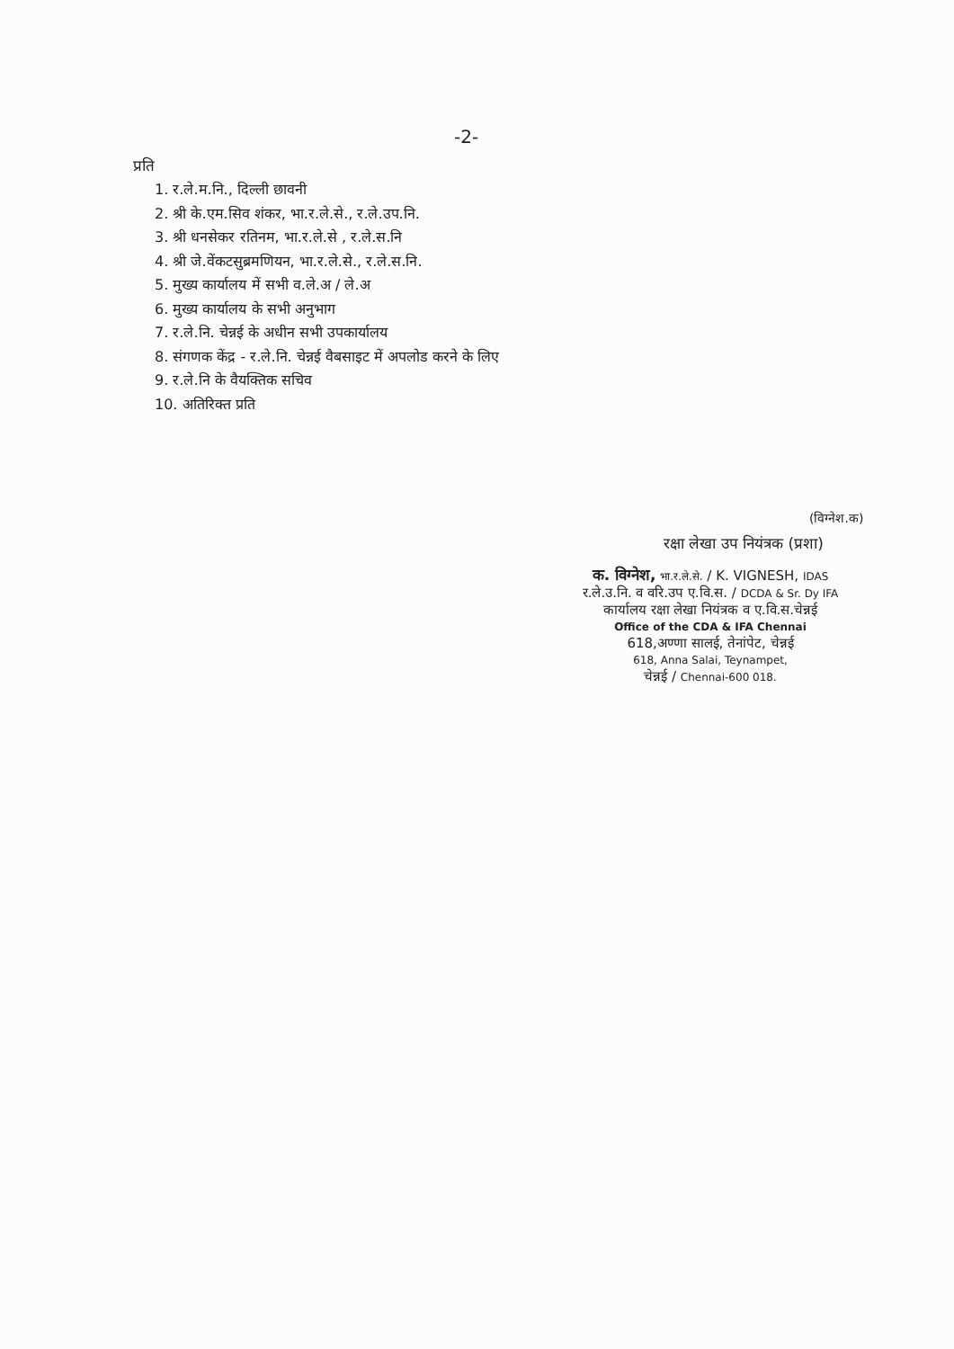-2-
प्रति
1. र.ले.म.नि., दिल्ली छावनी
2. श्री के.एम.सिव शंकर, भा.र.ले.से., र.ले.उप.नि.
3. श्री धनसेकर रतिनम, भा.र.ले.से , र.ले.स.नि
4. श्री जे.वेंकटसुब्रमणियन, भा.र.ले.से., र.ले.स.नि.
5. मुख्य कार्यालय में सभी व.ले.अ / ले.अ
6. मुख्य कार्यालय के सभी अनुभाग
7. र.ले.नि. चेन्नई के अधीन सभी उपकार्यालय
8. संगणक केंद्र - र.ले.नि. चेन्नई वैबसाइट में अपलोड करने के लिए
9. र.ले.नि के वैयक्तिक सचिव
10. अतिरिक्त प्रति
(विग्नेश.क)
रक्षा लेखा उप नियंत्रक (प्रशा)
क. विग्नेश, भा.र.ले.से. / K. VIGNESH, IDAS
र.ले.उ.नि. व वरि.उप ए.वि.स. / DCDA & Sr. Dy IFA
कार्यालय रक्षा लेखा नियंत्रक व ए.वि.स.चेन्नई
Office of the CDA & IFA Chennai
618,अण्णा सालई, तेनांपेट, चेन्नई
618, Anna Salai, Teynampet,
चेन्नई / Chennai-600 018.